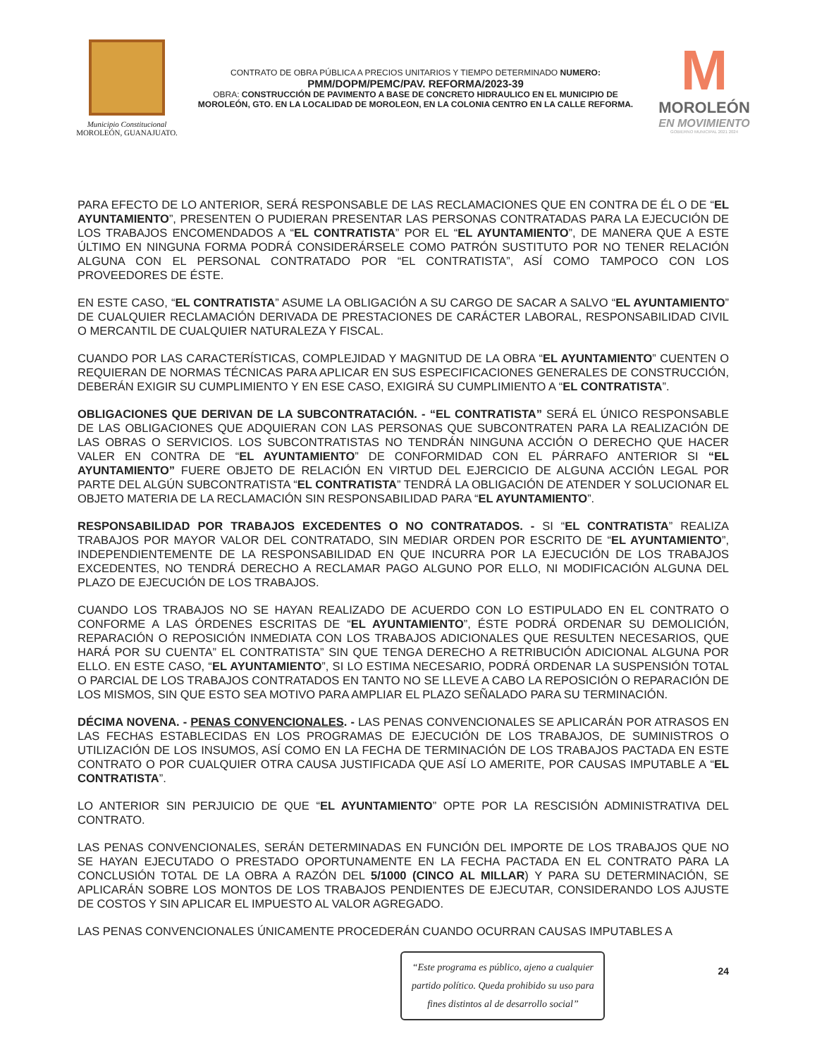Municipio Constitucional
MOROLEÓN, GUANAJUATO.
CONTRATO DE OBRA PÚBLICA A PRECIOS UNITARIOS Y TIEMPO DETERMINADO NUMERO:
PMM/DOPM/PEMC/PAV. REFORMA/2023-39
OBRA: CONSTRUCCIÓN DE PAVIMENTO A BASE DE CONCRETO HIDRAULICO EN EL MUNICIPIO DE MOROLEÓN, GTO. EN LA LOCALIDAD DE MOROLEON, EN LA COLONIA CENTRO EN LA CALLE REFORMA.
M
MOROLEÓN
EN MOVIMIENTO
GOBIERNO MUNICIPAL 2021 2024
PARA EFECTO DE LO ANTERIOR, SERÁ RESPONSABLE DE LAS RECLAMACIONES QUE EN CONTRA DE ÉL O DE “EL AYUNTAMIENTO”, PRESENTEN O PUDIERAN PRESENTAR LAS PERSONAS CONTRATADAS PARA LA EJECUCIÓN DE LOS TRABAJOS ENCOMENDADOS A “EL CONTRATISTA” POR EL “EL AYUNTAMIENTO”, DE MANERA QUE A ESTE ÚLTIMO EN NINGUNA FORMA PODRÁ CONSIDERÁRSELE COMO PATRÓN SUSTITUTO POR NO TENER RELACIÓN ALGUNA CON EL PERSONAL CONTRATADO POR “EL CONTRATISTA”, ASÍ COMO TAMPOCO CON LOS PROVEEDORES DE ÉSTE.
EN ESTE CASO, “EL CONTRATISTA” ASUME LA OBLIGACIÓN A SU CARGO DE SACAR A SALVO “EL AYUNTAMIENTO” DE CUALQUIER RECLAMACIÓN DERIVADA DE PRESTACIONES DE CARÁCTER LABORAL, RESPONSABILIDAD CIVIL O MERCANTIL DE CUALQUIER NATURALEZA Y FISCAL.
CUANDO POR LAS CARACTERÍSTICAS, COMPLEJIDAD Y MAGNITUD DE LA OBRA “EL AYUNTAMIENTO” CUENTEN O REQUIERAN DE NORMAS TÉCNICAS PARA APLICAR EN SUS ESPECIFICACIONES GENERALES DE CONSTRUCCIÓN, DEBERÁN EXIGIR SU CUMPLIMIENTO Y EN ESE CASO, EXIGIRÁ SU CUMPLIMIENTO A “EL CONTRATISTA”.
OBLIGACIONES QUE DERIVAN DE LA SUBCONTRATACIÓN. - “EL CONTRATISTA” SERÁ EL ÚNICO RESPONSABLE DE LAS OBLIGACIONES QUE ADQUIERAN CON LAS PERSONAS QUE SUBCONTRATEN PARA LA REALIZACIÓN DE LAS OBRAS O SERVICIOS. LOS SUBCONTRATISTAS NO TENDRÁN NINGUNA ACCIÓN O DERECHO QUE HACER VALER EN CONTRA DE “EL AYUNTAMIENTO” DE CONFORMIDAD CON EL PÁRRAFO ANTERIOR SI “EL AYUNTAMIENTO” FUERE OBJETO DE RELACIÓN EN VIRTUD DEL EJERCICIO DE ALGUNA ACCIÓN LEGAL POR PARTE DEL ALGÚN SUBCONTRATISTA “EL CONTRATISTA” TENDRÁ LA OBLIGACIÓN DE ATENDER Y SOLUCIONAR EL OBJETO MATERIA DE LA RECLAMACIÓN SIN RESPONSABILIDAD PARA “EL AYUNTAMIENTO”.
RESPONSABILIDAD POR TRABAJOS EXCEDENTES O NO CONTRATADOS. - SI “EL CONTRATISTA” REALIZA TRABAJOS POR MAYOR VALOR DEL CONTRATADO, SIN MEDIAR ORDEN POR ESCRITO DE “EL AYUNTAMIENTO”, INDEPENDIENTEMENTE DE LA RESPONSABILIDAD EN QUE INCURRA POR LA EJECUCIÓN DE LOS TRABAJOS EXCEDENTES, NO TENDRÁ DERECHO A RECLAMAR PAGO ALGUNO POR ELLO, NI MODIFICACIÓN ALGUNA DEL PLAZO DE EJECUCIÓN DE LOS TRABAJOS.
CUANDO LOS TRABAJOS NO SE HAYAN REALIZADO DE ACUERDO CON LO ESTIPULADO EN EL CONTRATO O CONFORME A LAS ÓRDENES ESCRITAS DE “EL AYUNTAMIENTO”, ÉSTE PODRÁ ORDENAR SU DEMOLICIÓN, REPARACIÓN O REPOSICIÓN INMEDIATA CON LOS TRABAJOS ADICIONALES QUE RESULTEN NECESARIOS, QUE HARÁ POR SU CUENTA” EL CONTRATISTA” SIN QUE TENGA DERECHO A RETRIBUCIÓN ADICIONAL ALGUNA POR ELLO. EN ESTE CASO, “EL AYUNTAMIENTO”, SI LO ESTIMA NECESARIO, PODRÁ ORDENAR LA SUSPENSIÓN TOTAL O PARCIAL DE LOS TRABAJOS CONTRATADOS EN TANTO NO SE LLEVE A CABO LA REPOSICIÓN O REPARACIÓN DE LOS MISMOS, SIN QUE ESTO SEA MOTIVO PARA AMPLIAR EL PLAZO SEÑALADO PARA SU TERMINACIÓN.
DÉCIMA NOVENA. - PENAS CONVENCIONALES. - LAS PENAS CONVENCIONALES SE APLICARÁN POR ATRASOS EN LAS FECHAS ESTABLECIDAS EN LOS PROGRAMAS DE EJECUCIÓN DE LOS TRABAJOS, DE SUMINISTROS O UTILIZACIÓN DE LOS INSUMOS, ASÍ COMO EN LA FECHA DE TERMINACIÓN DE LOS TRABAJOS PACTADA EN ESTE CONTRATO O POR CUALQUIER OTRA CAUSA JUSTIFICADA QUE ASÍ LO AMERITE, POR CAUSAS IMPUTABLE A “EL CONTRATISTA”.
LO ANTERIOR SIN PERJUICIO DE QUE “EL AYUNTAMIENTO” OPTE POR LA RESCISIÓN ADMINISTRATIVA DEL CONTRATO.
LAS PENAS CONVENCIONALES, SERÁN DETERMINADAS EN FUNCIÓN DEL IMPORTE DE LOS TRABAJOS QUE NO SE HAYAN EJECUTADO O PRESTADO OPORTUNAMENTE EN LA FECHA PACTADA EN EL CONTRATO PARA LA CONCLUSIÓN TOTAL DE LA OBRA A RAZÓN DEL 5/1000 (CINCO AL MILLAR) Y PARA SU DETERMINACIÓN, SE APLICARÁN SOBRE LOS MONTOS DE LOS TRABAJOS PENDIENTES DE EJECUTAR, CONSIDERANDO LOS AJUSTE DE COSTOS Y SIN APLICAR EL IMPUESTO AL VALOR AGREGADO.
LAS PENAS CONVENCIONALES ÚNICAMENTE PROCEDERÁN CUANDO OCURRAN CAUSAS IMPUTABLES A
“Este programa es público, ajeno a cualquier partido político. Queda prohibido su uso para fines distintos al de desarrollo social”
24